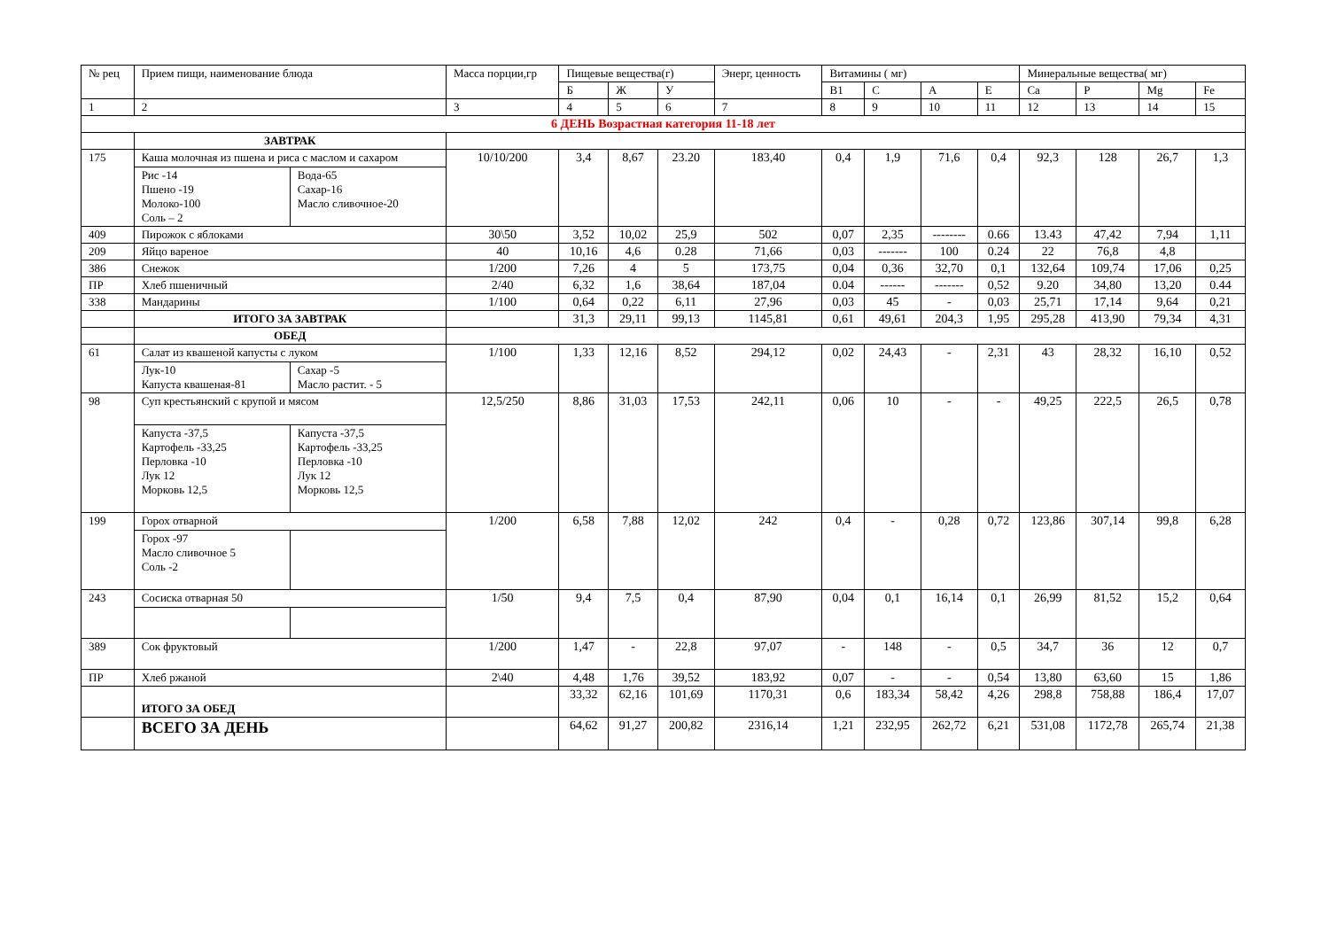| № рец | Прием пищи, наименование блюда | Масса порции,гр | Пищевые вещества(г) | | | Энерг, ценность | Витамины ( мг) | | | | Минеральные вещества( мг) | | | |
| --- | --- | --- | --- | --- | --- | --- | --- | --- | --- | --- | --- | --- | --- | --- |
| | | | Б | Ж | У | | B1 | C | A | E | Ca | P | Mg | Fe |
| 1 | 2 | 3 | 4 | 5 | 6 | 7 | 8 | 9 | 10 | 11 | 12 | 13 | 14 | 15 |
| 6 ДЕНЬ Возрастная категория 11-18 лет | | | | | | | | | | | | | | |
| | ЗАВТРАК | | | | | | | | | | | | | |
| 175 | Каша молочная из пшена и риса с маслом и сахаром Рис -14 Пшено -19 Молоко-100 Соль – 2 Вода-65 Сахар-16 Масло сливочное-20 | 10/10/200 | 3,4 | 8,67 | 23.20 | 183,40 | 0,4 | 1,9 | 71,6 | 0,4 | 92,3 | 128 | 26,7 | 1,3 |
| 409 | Пирожок с яблоками | 30\50 | 3,52 | 10,02 | 25,9 | 502 | 0,07 | 2,35 | -------- | 0.66 | 13.43 | 47,42 | 7,94 | 1,11 |
| 209 | Яйцо вареное | 40 | 10,16 | 4,6 | 0.28 | 71,66 | 0,03 | ------- | 100 | 0.24 | 22 | 76,8 | 4,8 | |
| 386 | Снежок | 1/200 | 7,26 | 4 | 5 | 173,75 | 0,04 | 0,36 | 32,70 | 0,1 | 132,64 | 109,74 | 17,06 | 0,25 |
| ПР | Хлеб пшеничный | 2/40 | 6,32 | 1,6 | 38,64 | 187,04 | 0.04 | ------ | ------- | 0,52 | 9.20 | 34,80 | 13,20 | 0.44 |
| 338 | Мандарины | 1/100 | 0,64 | 0,22 | 6,11 | 27,96 | 0,03 | 45 | - | 0,03 | 25,71 | 17,14 | 9,64 | 0,21 |
| | ИТОГО ЗА ЗАВТРАК | | 31,3 | 29,11 | 99,13 | 1145,81 | 0,61 | 49,61 | 204,3 | 1,95 | 295,28 | 413,90 | 79,34 | 4,31 |
| | ОБЕД | | | | | | | | | | | | | |
| 61 | Салат из квашеной капусты с луком Лук-10 Капуста квашеная-81 Сахар -5 Масло растит. - 5 | 1/100 | 1,33 | 12,16 | 8,52 | 294,12 | 0,02 | 24,43 | - | 2,31 | 43 | 28,32 | 16,10 | 0,52 |
| 98 | Суп крестьянский с крупой и мясом Капуста -37,5 Картофель -33,25 Перловка -10 Лук 12 Морковь 12,5 Капуста -37,5 Картофель -33,25 Перловка -10 Лук 12 Морковь 12,5 | 12,5/250 | 8,86 | 31,03 | 17,53 | 242,11 | 0,06 | 10 | - | - | 49,25 | 222,5 | 26,5 | 0,78 |
| 199 | Горох отварной Горох -97 Масло сливочное 5 Соль -2 | 1/200 | 6,58 | 7,88 | 12,02 | 242 | 0,4 | - | 0,28 | 0,72 | 123,86 | 307,14 | 99,8 | 6,28 |
| 243 | Сосиска отварная 50 | 1/50 | 9,4 | 7,5 | 0,4 | 87,90 | 0,04 | 0,1 | 16,14 | 0,1 | 26,99 | 81,52 | 15,2 | 0,64 |
| 389 | Сок фруктовый | 1/200 | 1,47 | - | 22,8 | 97,07 | - | 148 | - | 0,5 | 34,7 | 36 | 12 | 0,7 |
| ПР | Хлеб ржаной | 2\40 | 4,48 | 1,76 | 39,52 | 183,92 | 0,07 | - | - | 0,54 | 13,80 | 63,60 | 15 | 1,86 |
| | ИТОГО ЗА ОБЕД | | 33,32 | 62,16 | 101,69 | 1170,31 | 0,6 | 183,34 | 58,42 | 4,26 | 298,8 | 758,88 | 186,4 | 17,07 |
| | ВСЕГО ЗА ДЕНЬ | | 64,62 | 91,27 | 200,82 | 2316,14 | 1,21 | 232,95 | 262,72 | 6,21 | 531,08 | 1172,78 | 265,74 | 21,38 |